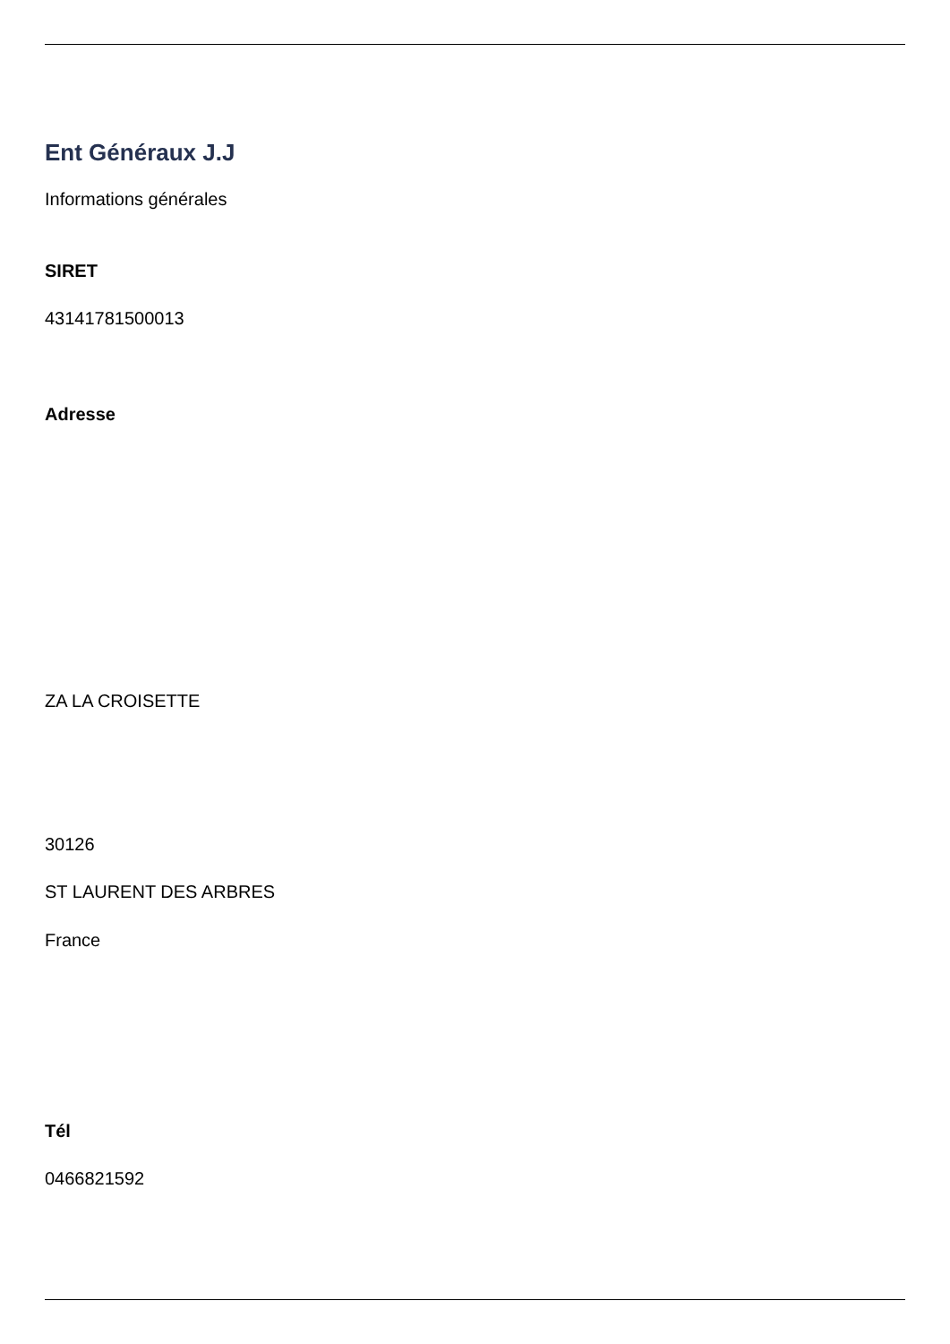Ent Généraux J.J
Informations générales
SIRET
43141781500013
Adresse
ZA LA CROISETTE
30126
ST LAURENT DES ARBRES
France
Tél
0466821592